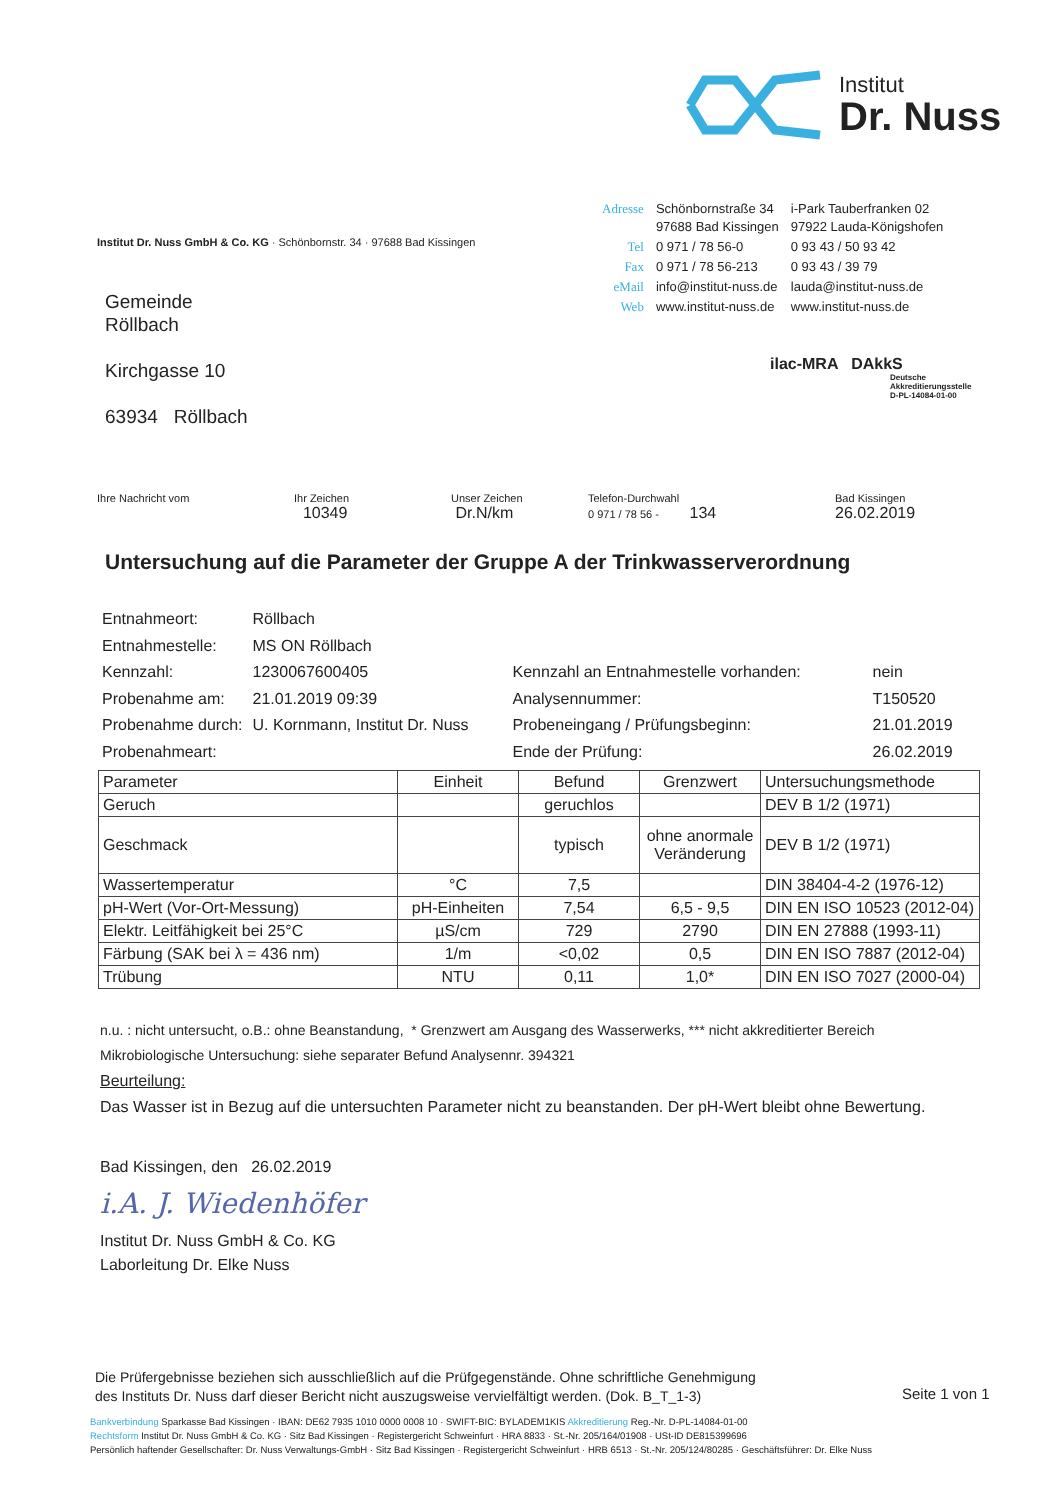Institut
Dr. Nuss
| Adresse | Schönbornstraße 34 97688 Bad Kissingen | i-Park Tauberfranken 02 97922 Lauda-Königshofen |
| Tel | 0 971 / 78 56-0 | 0 93 43 / 50 93 42 |
| Fax | 0 971 / 78 56-213 | 0 93 43 / 39 79 |
| eMail | info@institut-nuss.de | lauda@institut-nuss.de |
| Web | www.institut-nuss.de | www.institut-nuss.de |
Institut Dr. Nuss GmbH & Co. KG · Schönbornstr. 34 · 97688 Bad Kissingen
Gemeinde
Röllbach
Kirchgasse 10
63934 Röllbach
ilac-MRA DAkkS
Deutsche
Akkreditierungsstelle
D-PL-14084-01-00
| Ihre Nachricht vom | Ihr Zeichen 10349 | Unser Zeichen Dr.N/km | Telefon-Durchwahl 0 971 / 78 56 - 134 | Bad Kissingen 26.02.2019 |
Untersuchung auf die Parameter der Gruppe A der Trinkwasserverordnung
| Entnahmeort: | Röllbach | | |
| Entnahmestelle: | MS ON Röllbach | | |
| Kennzahl: | 1230067600405 | Kennzahl an Entnahmestelle vorhanden: | nein |
| Probenahme am: | 21.01.2019 09:39 | Analysennummer: | T150520 |
| Probenahme durch: | U. Kornmann, Institut Dr. Nuss | Probeneingang / Prüfungsbeginn: | 21.01.2019 |
| Probenahmeart: | | Ende der Prüfung: | 26.02.2019 |
| Parameter | Einheit | Befund | Grenzwert | Untersuchungsmethode |
| --- | --- | --- | --- | --- |
| Geruch | | geruchlos | | DEV B 1/2 (1971) |
| Geschmack | | typisch | ohne anormale Veränderung | DEV B 1/2 (1971) |
| Wassertemperatur | °C | 7,5 | | DIN 38404-4-2 (1976-12) |
| pH-Wert (Vor-Ort-Messung) | pH-Einheiten | 7,54 | 6,5 - 9,5 | DIN EN ISO 10523 (2012-04) |
| Elektr. Leitfähigkeit bei 25°C | µS/cm | 729 | 2790 | DIN EN 27888 (1993-11) |
| Färbung (SAK bei λ = 436 nm) | 1/m | <0,02 | 0,5 | DIN EN ISO 7887 (2012-04) |
| Trübung | NTU | 0,11 | 1,0* | DIN EN ISO 7027 (2000-04) |
n.u. : nicht untersucht, o.B.: ohne Beanstandung, * Grenzwert am Ausgang des Wasserwerks, *** nicht akkreditierter Bereich
Mikrobiologische Untersuchung: siehe separater Befund Analysennr. 394321
Beurteilung:
Das Wasser ist in Bezug auf die untersuchten Parameter nicht zu beanstanden. Der pH-Wert bleibt ohne Bewertung.
Bad Kissingen, den 26.02.2019
i.A. J. Wiedenhöfer
Institut Dr. Nuss GmbH & Co. KG
Laborleitung Dr. Elke Nuss
Die Prüfergebnisse beziehen sich ausschließlich auf die Prüfgegenstände. Ohne schriftliche Genehmigung
des Instituts Dr. Nuss darf dieser Bericht nicht auszugsweise vervielfältigt werden. (Dok. B_T_1-3)
Seite 1 von 1
Bankverbindung Sparkasse Bad Kissingen · IBAN: DE62 7935 1010 0000 0008 10 · SWIFT-BIC: BYLADEM1KIS Akkreditierung Reg.-Nr. D-PL-14084-01-00
Rechtsform Institut Dr. Nuss GmbH & Co. KG · Sitz Bad Kissingen · Registergericht Schweinfurt · HRA 8833 · St.-Nr. 205/164/01908 · USt-ID DE815399696
Persönlich haftender Gesellschafter: Dr. Nuss Verwaltungs-GmbH · Sitz Bad Kissingen · Registergericht Schweinfurt · HRB 6513 · St.-Nr. 205/124/80285 · Geschäftsführer: Dr. Elke Nuss